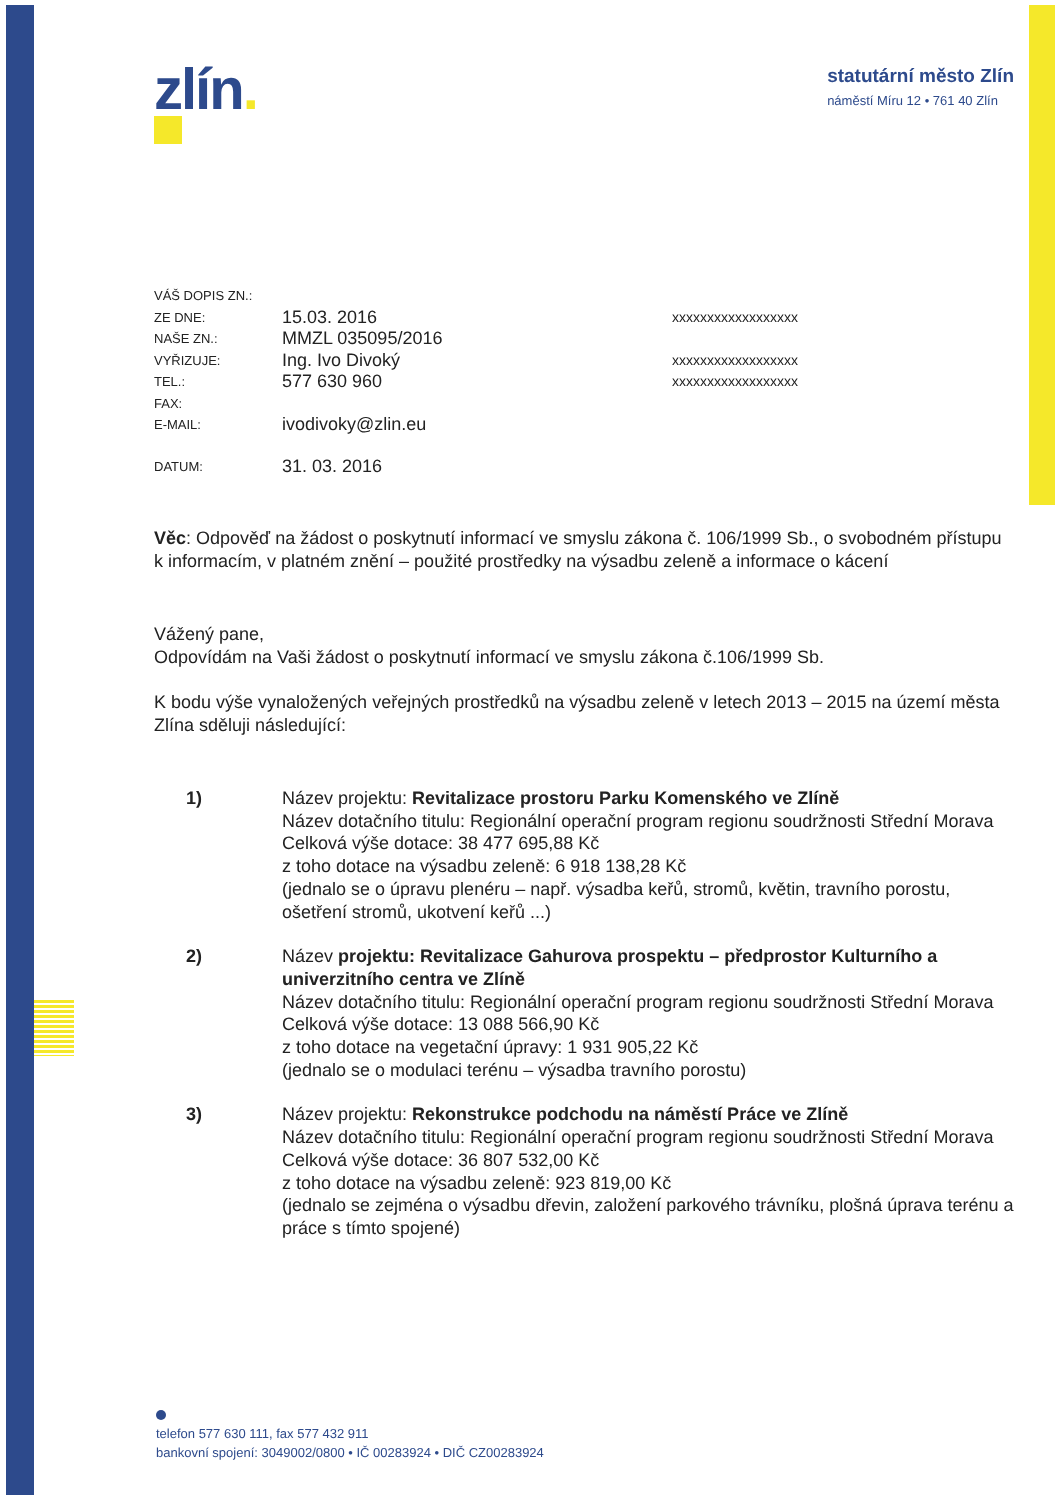zlín.
statutární město Zlín
náměstí Míru 12 • 761 40 Zlín
VÁŠ DOPIS ZN.:
ZE DNE:
15.03. 2016
xxxxxxxxxxxxxxxxxx
NAŠE ZN.:
MMZL 035095/2016
VYŘIZUJE:
Ing. Ivo Divoký
xxxxxxxxxxxxxxxxxx
TEL.:
577 630 960
xxxxxxxxxxxxxxxxxx
FAX:
E-MAIL:
ivodivoky@zlin.eu
DATUM:
31. 03. 2016
Věc: Odpověď na žádost o poskytnutí informací ve smyslu zákona č. 106/1999 Sb., o svobodném přístupu k informacím, v platném znění – použité prostředky na výsadbu zeleně a informace o kácení
Vážený pane,
Odpovídám na Vaši žádost o poskytnutí informací ve smyslu zákona č.106/1999 Sb.
K bodu výše vynaložených veřejných prostředků na výsadbu zeleně v letech 2013 – 2015 na území města Zlína sděluji následující:
1) Název projektu: Revitalizace prostoru Parku Komenského ve Zlíně
Název dotačního titulu: Regionální operační program regionu soudržnosti Střední Morava
Celková výše dotace: 38 477 695,88 Kč
z toho dotace na výsadbu zeleně: 6 918 138,28 Kč
(jednalo se o úpravu plenéru – např. výsadba keřů, stromů, květin, travního porostu, ošetření stromů, ukotvení keřů ...)
2) Název projektu: Revitalizace Gahurova prospektu – předprostor Kulturního a univerzitního centra ve Zlíně
Název dotačního titulu: Regionální operační program regionu soudržnosti Střední Morava
Celková výše dotace: 13 088 566,90 Kč
z toho dotace na vegetační úpravy: 1 931 905,22 Kč
(jednalo se o modulaci terénu – výsadba travního porostu)
3) Název projektu: Rekonstrukce podchodu na náměstí Práce ve Zlíně
Název dotačního titulu: Regionální operační program regionu soudržnosti Střední Morava
Celková výše dotace: 36 807 532,00 Kč
z toho dotace na výsadbu zeleně: 923 819,00 Kč
(jednalo se zejména o výsadbu dřevin, založení parkového trávníku, plošná úprava terénu a práce s tímto spojené)
telefon 577 630 111, fax 577 432 911
bankovní spojení: 3049002/0800 • IČ 00283924 • DIČ CZ00283924